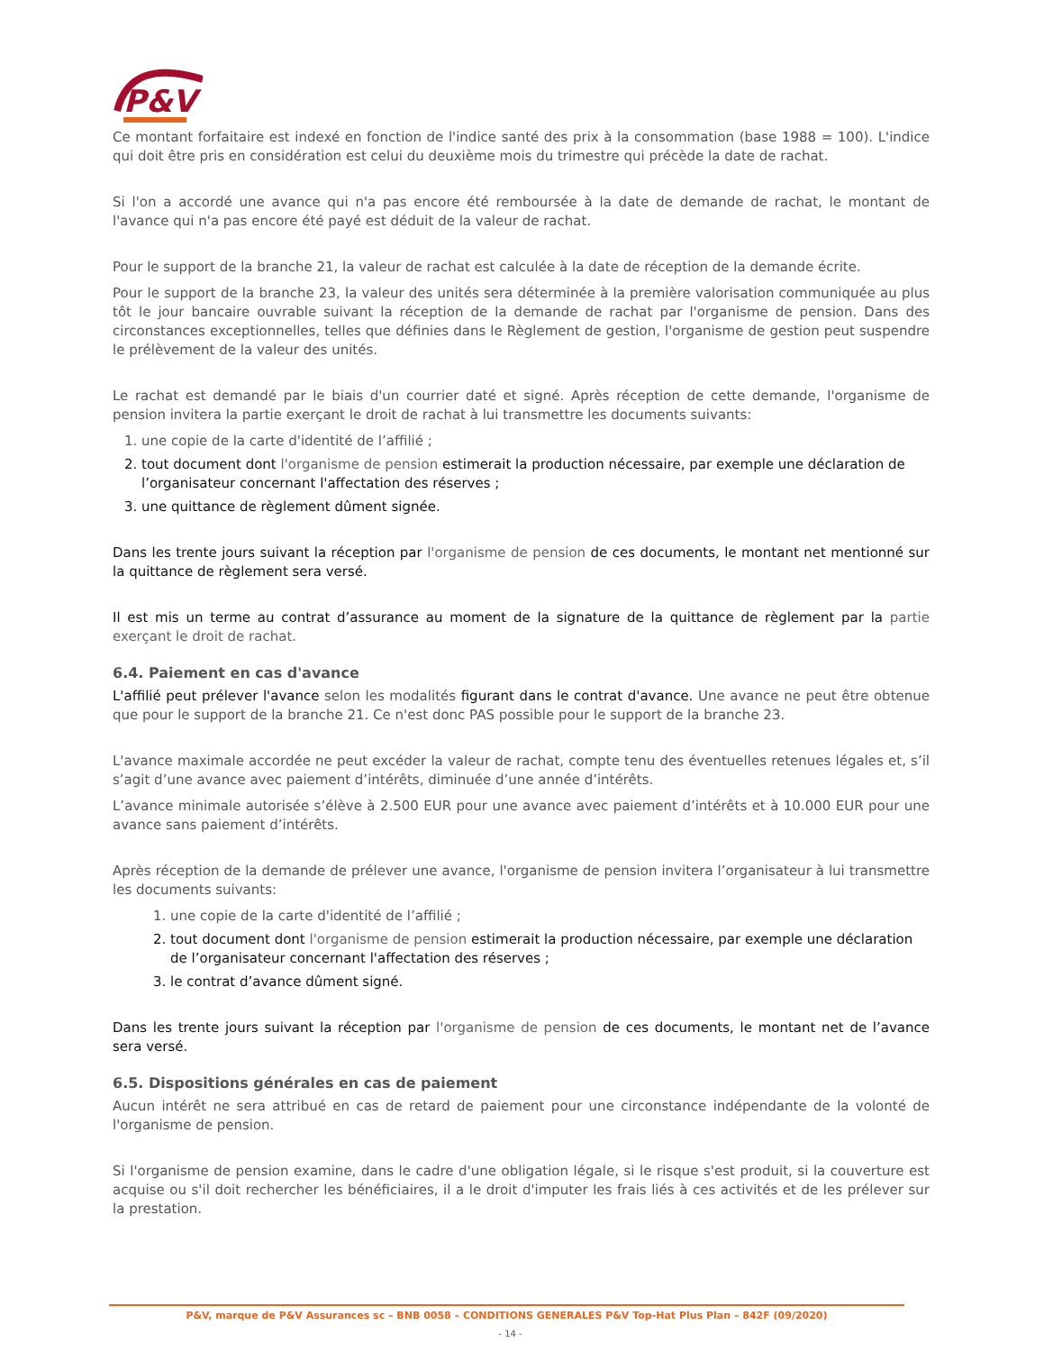P&V
Ce montant forfaitaire est indexé en fonction de l'indice santé des prix à la consommation (base 1988 = 100). L'indice qui doit être pris en considération est celui du deuxième mois du trimestre qui précède la date de rachat.
Si l'on a accordé une avance qui n'a pas encore été remboursée à la date de demande de rachat, le montant de l'avance qui n'a pas encore été payé est déduit de la valeur de rachat.
Pour le support de la branche 21, la valeur de rachat est calculée à la date de réception de la demande écrite.
Pour le support de la branche 23, la valeur des unités sera déterminée à la première valorisation communiquée au plus tôt le jour bancaire ouvrable suivant la réception de la demande de rachat par l'organisme de pension. Dans des circonstances exceptionnelles, telles que définies dans le Règlement de gestion, l'organisme de gestion peut suspendre le prélèvement de la valeur des unités.
Le rachat est demandé par le biais d'un courrier daté et signé. Après réception de cette demande, l'organisme de pension invitera la partie exerçant le droit de rachat à lui transmettre les documents suivants:
1. une copie de la carte d'identité de l’affilié ;
2. tout document dont l'organisme de pension estimerait la production nécessaire, par exemple une déclaration de l’organisateur concernant l'affectation des réserves ;
3. une quittance de règlement dûment signée.
Dans les trente jours suivant la réception par l'organisme de pension de ces documents, le montant net mentionné sur la quittance de règlement sera versé.
Il est mis un terme au contrat d’assurance au moment de la signature de la quittance de règlement par la partie exerçant le droit de rachat.
6.4. Paiement en cas d'avance
L'affilié peut prélever l'avance selon les modalités figurant dans le contrat d'avance. Une avance ne peut être obtenue que pour le support de la branche 21. Ce n'est donc PAS possible pour le support de la branche 23.
L'avance maximale accordée ne peut excéder la valeur de rachat, compte tenu des éventuelles retenues légales et, s’il s’agit d’une avance avec paiement d’intérêts, diminuée d’une année d’intérêts.
L’avance minimale autorisée s’élève à 2.500 EUR pour une avance avec paiement d’intérêts et à 10.000 EUR pour une avance sans paiement d’intérêts.
Après réception de la demande de prélever une avance, l'organisme de pension invitera l’organisateur à lui transmettre les documents suivants:
1. une copie de la carte d'identité de l’affilié ;
2. tout document dont l'organisme de pension estimerait la production nécessaire, par exemple une déclaration de l’organisateur concernant l'affectation des réserves ;
3. le contrat d’avance dûment signé.
Dans les trente jours suivant la réception par l'organisme de pension de ces documents, le montant net de l’avance sera versé.
6.5. Dispositions générales en cas de paiement
Aucun intérêt ne sera attribué en cas de retard de paiement pour une circonstance indépendante de la volonté de l'organisme de pension.
Si l'organisme de pension examine, dans le cadre d'une obligation légale, si le risque s'est produit, si la couverture est acquise ou s'il doit rechercher les bénéficiaires, il a le droit d'imputer les frais liés à ces activités et de les prélever sur la prestation.
P&V, marque de P&V Assurances sc – BNB 0058 – CONDITIONS GENERALES P&V Top-Hat Plus Plan – 842F (09/2020)
- 14 -